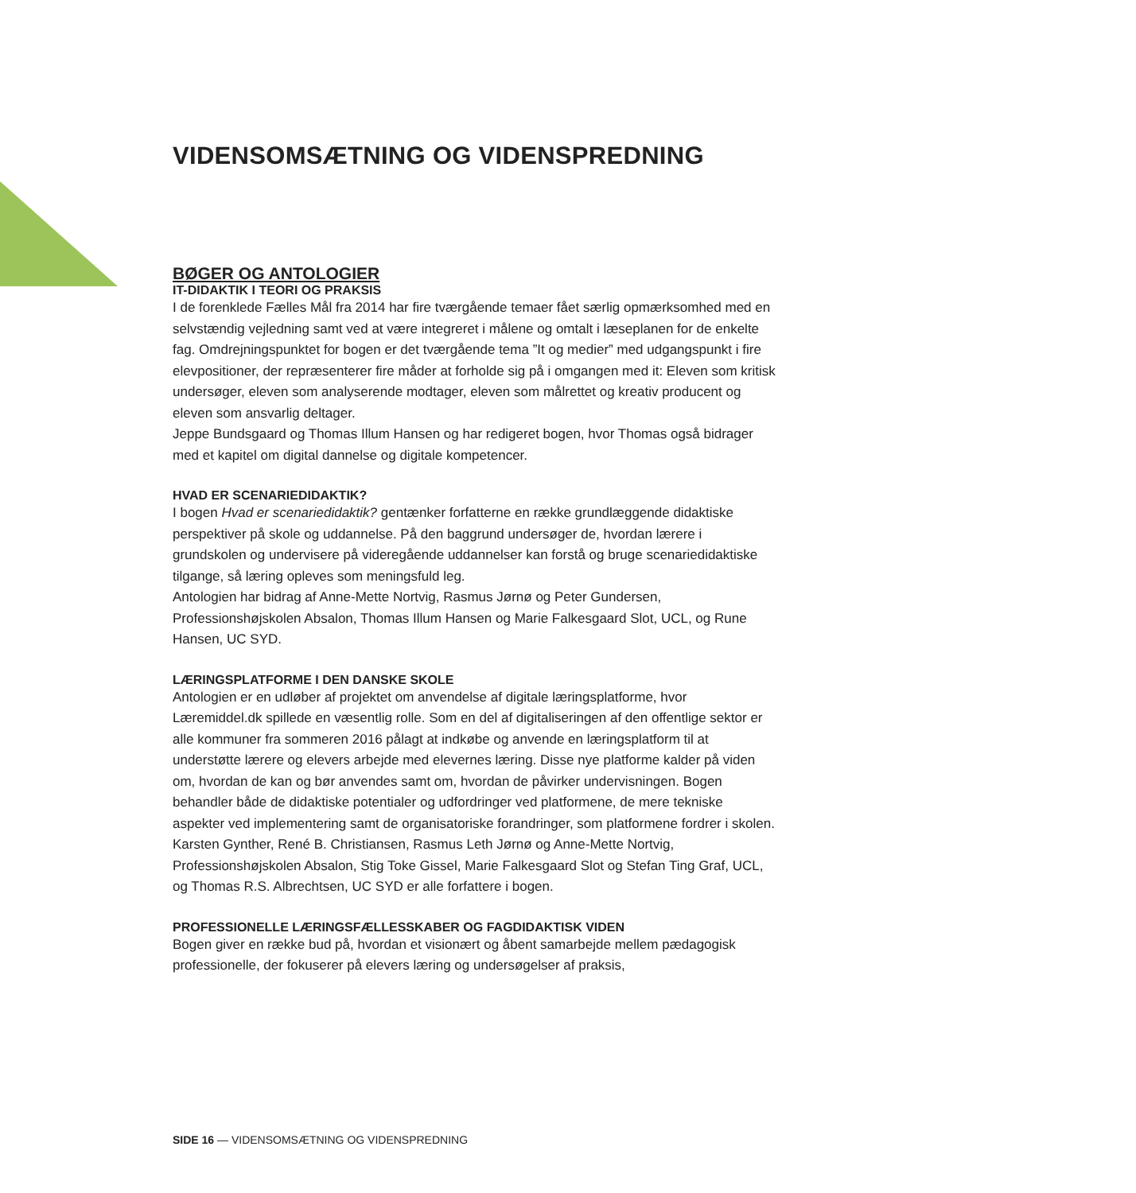VIDENSOMSÆTNING OG VIDENSPREDNING
BØGER OG ANTOLOGIER
IT-DIDAKTIK I TEORI OG PRAKSIS
I de forenklede Fælles Mål fra 2014 har fire tværgående temaer fået særlig opmærksomhed med en selvstændig vejledning samt ved at være integreret i målene og omtalt i læseplanen for de enkelte fag. Omdrejningspunktet for bogen er det tværgående tema ”It og medier” med udgangspunkt i fire elevpositioner, der repræsenterer fire måder at forholde sig på i omgangen med it: Eleven som kritisk undersøger, eleven som analyserende modtager, eleven som målrettet og kreativ producent og eleven som ansvarlig deltager.
Jeppe Bundsgaard og Thomas Illum Hansen og har redigeret bogen, hvor Thomas også bidrager med et kapitel om digital dannelse og digitale kompetencer.
HVAD ER SCENARIEDIDAKTIK?
I bogen Hvad er scenariedidaktik? gentænker forfatterne en række grundlæggende didaktiske perspektiver på skole og uddannelse. På den baggrund undersøger de, hvordan lærere i grundskolen og undervisere på videregående uddannelser kan forstå og bruge scenariedidaktiske tilgange, så læring opleves som meningsfuld leg.
Antologien har bidrag af Anne-Mette Nortvig, Rasmus Jørnø og Peter Gundersen, Professionshøjskolen Absalon, Thomas Illum Hansen og Marie Falkesgaard Slot, UCL, og Rune Hansen, UC SYD.
LÆRINGSPLATFORME I DEN DANSKE SKOLE
Antologien er en udløber af projektet om anvendelse af digitale læringsplatforme, hvor Læremiddel.dk spillede en væsentlig rolle. Som en del af digitaliseringen af den offentlige sektor er alle kommuner fra sommeren 2016 pålagt at indkøbe og anvende en læringsplatform til at understøtte lærere og elevers arbejde med elevernes læring. Disse nye platforme kalder på viden om, hvordan de kan og bør anvendes samt om, hvordan de påvirker undervisningen. Bogen behandler både de didaktiske potentialer og udfordringer ved platformene, de mere tekniske aspekter ved implementering samt de organisatoriske forandringer, som platformene fordrer i skolen.
Karsten Gynther, René B. Christiansen, Rasmus Leth Jørnø og Anne-Mette Nortvig, Professionshøjskolen Absalon, Stig Toke Gissel, Marie Falkesgaard Slot og Stefan Ting Graf, UCL, og Thomas R.S. Albrechtsen, UC SYD er alle forfattere i bogen.
PROFESSIONELLE LÆRINGSFÆLLESSKABER OG FAGDIDAKTISK VIDEN
Bogen giver en række bud på, hvordan et visionært og åbent samarbejde mellem pædagogisk professionelle, der fokuserer på elevers læring og undersøgelser af praksis,
SIDE 16 — VIDENSOMSÆTNING OG VIDENSPREDNING